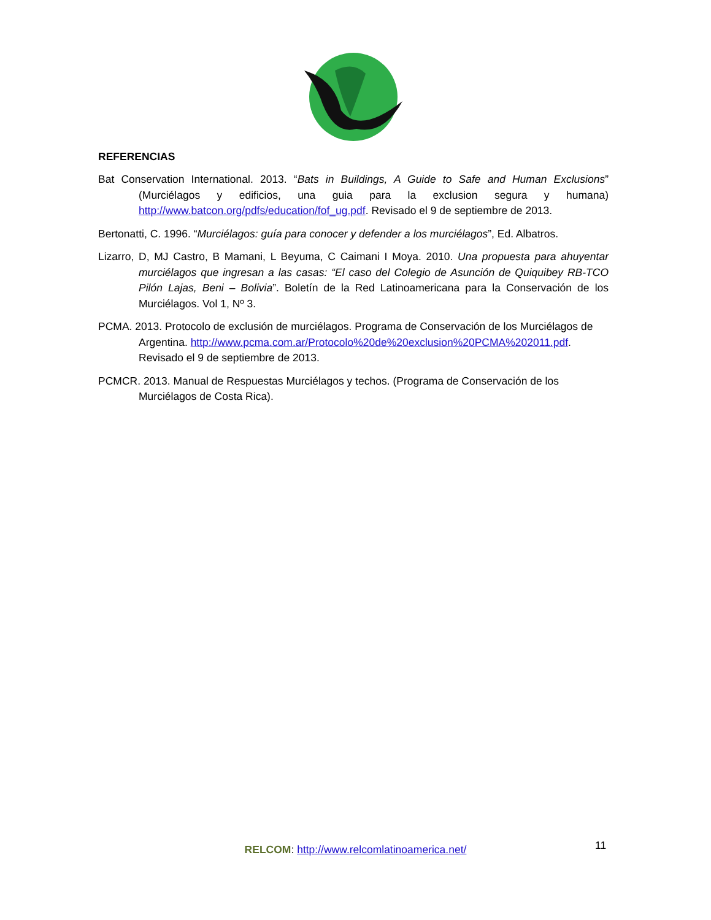REFERENCIAS
Bat Conservation International. 2013. “Bats in Buildings, A Guide to Safe and Human Exclusions” (Murciélagos y edificios, una guia para la exclusion segura y humana) http://www.batcon.org/pdfs/education/fof_ug.pdf. Revisado el 9 de septiembre de 2013.
Bertonatti, C. 1996. “Murciélagos: guía para conocer y defender a los murciélagos”, Ed. Albatros.
Lizarro, D, MJ Castro, B Mamani, L Beyuma, C Caimani I Moya. 2010. Una propuesta para ahuyentar murciélagos que ingresan a las casas: “El caso del Colegio de Asunción de Quiquibey RB-TCO Pilón Lajas, Beni – Bolivia”. Boletín de la Red Latinoamericana para la Conservación de los Murciélagos. Vol 1, Nº 3.
PCMA. 2013. Protocolo de exclusión de murciélagos. Programa de Conservación de los Murciélagos de Argentina. http://www.pcma.com.ar/Protocolo%20de%20exclusion%20PCMA%202011.pdf. Revisado el 9 de septiembre de 2013.
PCMCR. 2013. Manual de Respuestas Murciélagos y techos. (Programa de Conservación de los Murciélagos de Costa Rica).
RELCOM: http://www.relcomlatinoamerica.net/ 11